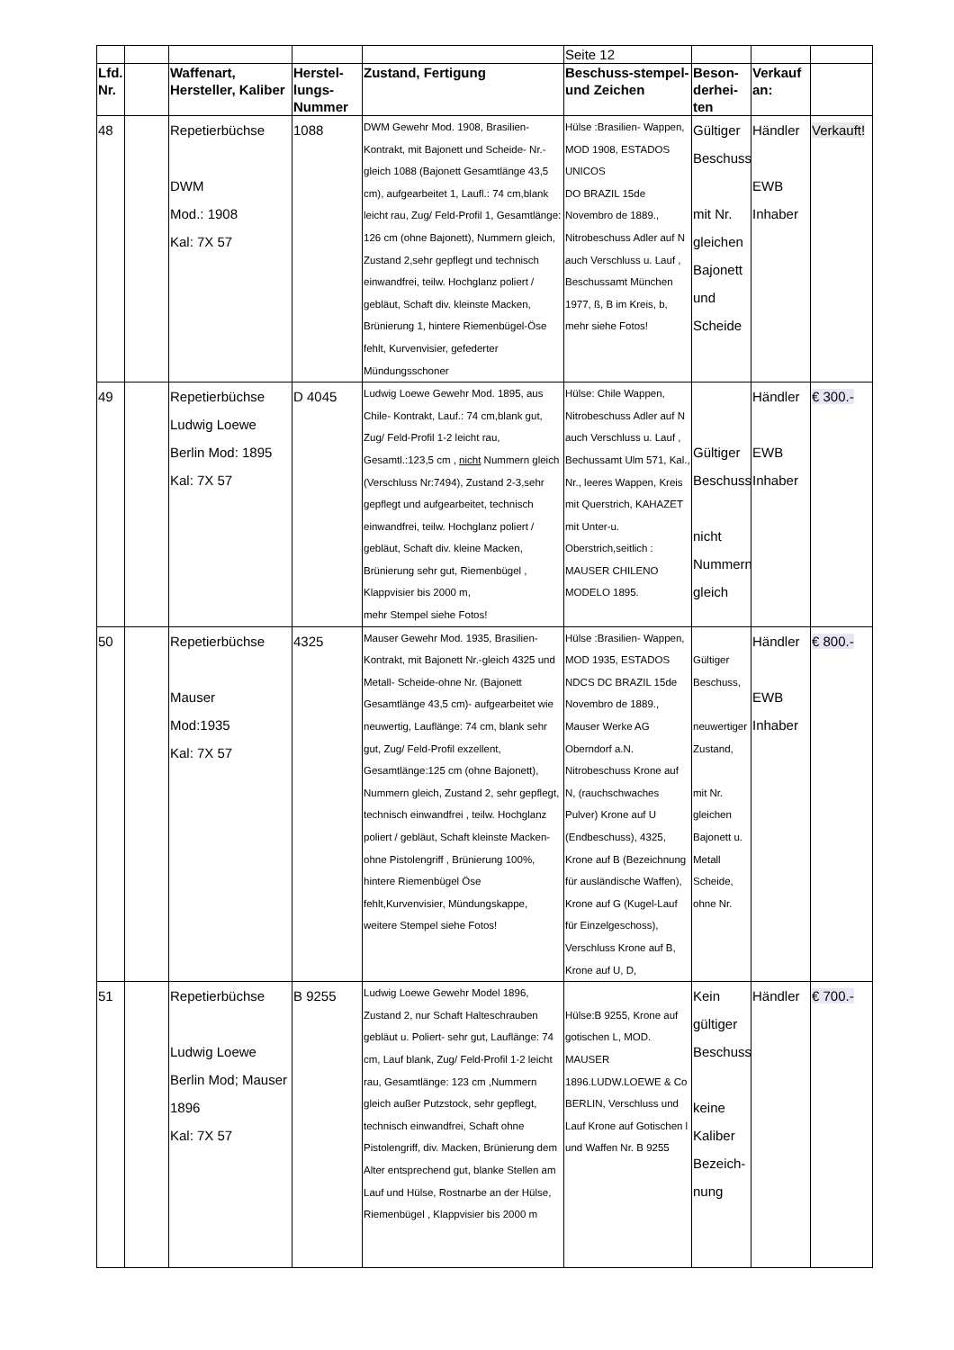| | | | | | Seite 12 | | | |
| Lfd. Nr. | | Waffenart, Hersteller, Kaliber | Herstel-lungs-Nummer | Zustand, Fertigung | Beschuss-stempel- und Zeichen | Beson-derhei-ten | Verkauf an: | |
| 48 | | Repetierbüchse DWM Mod.: 1908 Kal: 7X 57 | 1088 | DWM Gewehr Mod. 1908, Brasilien-Kontrakt, mit Bajonett und Scheide- Nr.-gleich 1088 (Bajonett Gesamtlänge 43,5 cm), aufgearbeitet 1, Laufl.: 74 cm,blank leicht rau, Zug/ Feld-Profil 1, Gesamtlänge: 126 cm (ohne Bajonett), Nummern gleich, Zustand 2,sehr gepflegt und technisch einwandfrei, teilw. Hochglanz poliert / gebläut, Schaft div. kleinste Macken, Brünierung 1, hintere Riemenbügel-Öse fehlt, Kurvenvisier, gefederter Mündungsschoner | Hülse :Brasilien- Wappen, MOD 1908, ESTADOS UNICOS DO BRAZIL 15de Novembro de 1889., Nitrobeschuss Adler auf N auch Verschluss u. Lauf , Beschussamt München 1977, ß, B im Kreis, b, mehr siehe Fotos! | Gültiger Beschuss mit Nr. gleichen Bajonett und Scheide | Händler EWB Inhaber | Verkauft! |
| 49 | | Repetierbüchse Ludwig Loewe Berlin Mod: 1895 Kal: 7X 57 | D 4045 | Ludwig Loewe Gewehr Mod. 1895, aus Chile- Kontrakt, Lauf.: 74 cm,blank gut, Zug/ Feld-Profil 1-2 leicht rau, Gesamtl.:123,5 cm , nicht Nummern gleich (Verschluss Nr:7494), Zustand 2-3,sehr gepflegt und aufgearbeitet, technisch einwandfrei, teilw. Hochglanz poliert / gebläut, Schaft div. kleine Macken, Brünierung sehr gut, Riemenbügel , Klappvisier bis 2000 m, mehr Stempel siehe Fotos! | Hülse: Chile Wappen, Nitrobeschuss Adler auf N auch Verschluss u. Lauf , Bechussamt Ulm 571, Kal., Nr., leeres Wappen, Kreis mit Querstrich, KAHAZET mit Unter-u. Oberstrich,seitlich : MAUSER CHILENO MODELO 1895. | Gültiger Beschuss nicht Nummern gleich | Händler EWB Inhaber | € 300.- |
| 50 | | Repetierbüchse Mauser Mod:1935 Kal: 7X 57 | 4325 | Mauser Gewehr Mod. 1935, Brasilien-Kontrakt, mit Bajonett Nr.-gleich 4325 und Metall- Scheide-ohne Nr. (Bajonett Gesamtlänge 43,5 cm)- aufgearbeitet wie neuwertig, Lauflänge: 74 cm, blank sehr gut, Zug/ Feld-Profil exzellent, Gesamtlänge:125 cm (ohne Bajonett), Nummern gleich, Zustand 2, sehr gepflegt, technisch einwandfrei , teilw. Hochglanz poliert / gebläut, Schaft kleinste Macken-ohne Pistolengriff , Brünierung 100%, hintere Riemenbügel Öse fehlt,Kurvenvisier, Mündungskappe, weitere Stempel siehe Fotos! | Hülse :Brasilien- Wappen, MOD 1935, ESTADOS NDCS DC BRAZIL 15de Novembro de 1889., Mauser Werke AG Oberndorf a.N. Nitrobeschuss Krone auf N, (rauchschwaches Pulver) Krone auf U (Endbeschuss), 4325, Krone auf B (Bezeichnung für ausländische Waffen), Krone auf G (Kugel-Lauf für Einzelgeschoss), Verschluss Krone auf B, Krone auf U, D, | Gültiger Beschuss, neuwertiger Zustand, mit Nr. gleichen Bajonett u. Metall Scheide, ohne Nr. | Händler EWB Inhaber | € 800.- |
| 51 | | Repetierbüchse Ludwig Loewe Berlin Mod; Mauser 1896 Kal: 7X 57 | B 9255 | Ludwig Loewe Gewehr Model 1896, Zustand 2, nur Schaft Halteschrauben gebläut u. Poliert- sehr gut, Lauflänge: 74 cm, Lauf blank, Zug/ Feld-Profil 1-2 leicht rau, Gesamtlänge: 123 cm ,Nummern gleich außer Putzstock, sehr gepflegt, technisch einwandfrei, Schaft ohne Pistolengriff, div. Macken, Brünierung dem Alter entsprechend gut, blanke Stellen am Lauf und Hülse, Rostnarbe an der Hülse, Riemenbügel , Klappvisier bis 2000 m | Hülse:B 9255, Krone auf gotischen L, MOD. MAUSER 1896.LUDW.LOEWE & Co BERLIN, Verschluss und Lauf Krone auf Gotischen l und Waffen Nr. B 9255 | Kein gültiger Beschuss keine Kaliber Bezeich-nung | Händler | € 700.- |